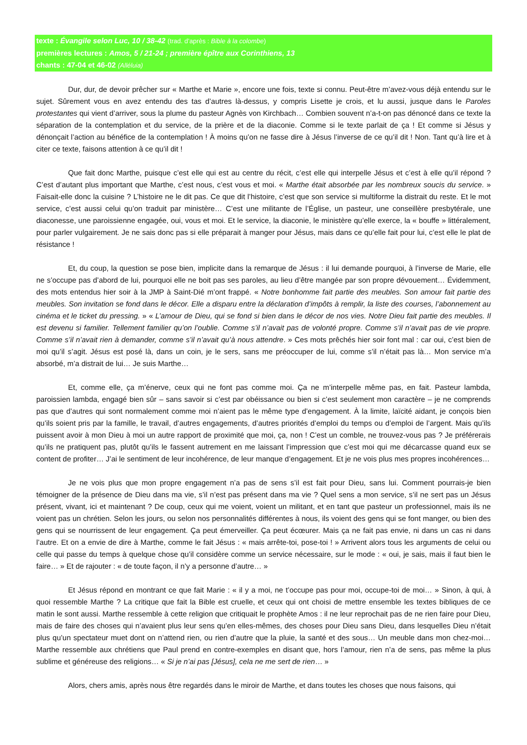texte : Évangile selon Luc, 10 / 38-42 (trad. d’après : Bible à la colombe)
premières lectures : Amos, 5 / 21-24 ; première épître aux Corinthiens, 13
chants : 47-04 et 46-02 (Alléluia)
Dur, dur, de devoir prêcher sur « Marthe et Marie », encore une fois, texte si connu. Peut-être m’avez-vous déjà entendu sur le sujet. Sûrement vous en avez entendu des tas d’autres là-dessus, y compris Lisette je crois, et lu aussi, jusque dans le Paroles protestantes qui vient d’arriver, sous la plume du pasteur Agnès von Kirchbach… Combien souvent n’a-t-on pas dénoncé dans ce texte la séparation de la contemplation et du service, de la prière et de la diaconie. Comme si le texte parlait de ça ! Et comme si Jésus y dénonçait l’action au bénéfice de la contemplation ! À moins qu’on ne fasse dire à Jésus l’inverse de ce qu’il dit ! Non. Tant qu’à lire et à citer ce texte, faisons attention à ce qu’il dit !
Que fait donc Marthe, puisque c’est elle qui est au centre du récit, c’est elle qui interpelle Jésus et c’est à elle qu’il répond ? C’est d’autant plus important que Marthe, c’est nous, c’est vous et moi. « Marthe était absorbée par les nombreux soucis du service. » Faisait-elle donc la cuisine ? L’histoire ne le dit pas. Ce que dit l’histoire, c’est que son service si multiforme la distrait du reste. Et le mot service, c’est aussi celui qu’on traduit par ministère… C’est une militante de l’Église, un pasteur, une conseillère presbytérale, une diaconesse, une paroissienne engagée, oui, vous et moi. Et le service, la diaconie, le ministère qu’elle exerce, la « bouffe » littéralement, pour parler vulgairement. Je ne sais donc pas si elle préparait à manger pour Jésus, mais dans ce qu’elle fait pour lui, c’est elle le plat de résistance !
Et, du coup, la question se pose bien, implicite dans la remarque de Jésus : il lui demande pourquoi, à l’inverse de Marie, elle ne s’occupe pas d’abord de lui, pourquoi elle ne boit pas ses paroles, au lieu d’être mangée par son propre dévouement… Évidemment, des mots entendus hier soir à la JMP à Saint-Dié m’ont frappé. « Notre bonhomme fait partie des meubles. Son amour fait partie des meubles. Son invitation se fond dans le décor. Elle a disparu entre la déclaration d’impôts à remplir, la liste des courses, l’abonnement au cinéma et le ticket du pressing. » « L’amour de Dieu, qui se fond si bien dans le décor de nos vies. Notre Dieu fait partie des meubles. Il est devenu si familier. Tellement familier qu’on l’oublie. Comme s’il n’avait pas de volonté propre. Comme s’il n’avait pas de vie propre. Comme s’il n’avait rien à demander, comme s’il n’avait qu’à nous attendre. » Ces mots prêchés hier soir font mal : car oui, c’est bien de moi qu’il s’agit. Jésus est posé là, dans un coin, je le sers, sans me préoccuper de lui, comme s’il n’était pas là… Mon service m’a absorbé, m’a distrait de lui… Je suis Marthe…
Et, comme elle, ça m’énerve, ceux qui ne font pas comme moi. Ça ne m’interpelle même pas, en fait. Pasteur lambda, paroissien lambda, engagé bien sûr – sans savoir si c’est par obéissance ou bien si c’est seulement mon caractère – je ne comprends pas que d’autres qui sont normalement comme moi n’aient pas le même type d’engagement. À la limite, laïcité aidant, je conçois bien qu’ils soient pris par la famille, le travail, d’autres engagements, d’autres priorités d’emploi du temps ou d’emploi de l’argent. Mais qu’ils puissent avoir à mon Dieu à moi un autre rapport de proximité que moi, ça, non ! C’est un comble, ne trouvez-vous pas ? Je préférerais qu’ils ne pratiquent pas, plutôt qu’ils le fassent autrement en me laissant l’impression que c’est moi qui me décarcasse quand eux se content de profiter… J’ai le sentiment de leur incohérence, de leur manque d’engagement. Et je ne vois plus mes propres incohérences…
Je ne vois plus que mon propre engagement n’a pas de sens s’il est fait pour Dieu, sans lui. Comment pourrais-je bien témoigner de la présence de Dieu dans ma vie, s’il n’est pas présent dans ma vie ? Quel sens a mon service, s’il ne sert pas un Jésus présent, vivant, ici et maintenant ? De coup, ceux qui me voient, voient un militant, et en tant que pasteur un professionnel, mais ils ne voient pas un chrétien. Selon les jours, ou selon nos personnalités différentes à nous, ils voient des gens qui se font manger, ou bien des gens qui se nourrissent de leur engagement. Ça peut émerveiller. Ça peut écœurer. Mais ça ne fait pas envie, ni dans un cas ni dans l’autre. Et on a envie de dire à Marthe, comme le fait Jésus : « mais arrête-toi, pose-toi ! » Arrivent alors tous les arguments de celui ou celle qui passe du temps à quelque chose qu’il considère comme un service nécessaire, sur le mode : « oui, je sais, mais il faut bien le faire… » Et de rajouter : « de toute façon, il n’y a personne d’autre… »
Et Jésus répond en montrant ce que fait Marie : « il y a moi, ne t’occupe pas pour moi, occupe-toi de moi… » Sinon, à qui, à quoi ressemble Marthe ? La critique que fait la Bible est cruelle, et ceux qui ont choisi de mettre ensemble les textes bibliques de ce matin le sont aussi. Marthe ressemble à cette religion que critiquait le prophète Amos : il ne leur reprochait pas de ne rien faire pour Dieu, mais de faire des choses qui n’avaient plus leur sens qu’en elles-mêmes, des choses pour Dieu sans Dieu, dans lesquelles Dieu n’était plus qu’un spectateur muet dont on n’attend rien, ou rien d’autre que la pluie, la santé et des sous… Un meuble dans mon chez-moi… Marthe ressemble aux chrétiens que Paul prend en contre-exemples en disant que, hors l’amour, rien n’a de sens, pas même la plus sublime et généreuse des religions… « Si je n’ai pas [Jésus], cela ne me sert de rien… »
Alors, chers amis, après nous être regardés dans le miroir de Marthe, et dans toutes les choses que nous faisons, qui